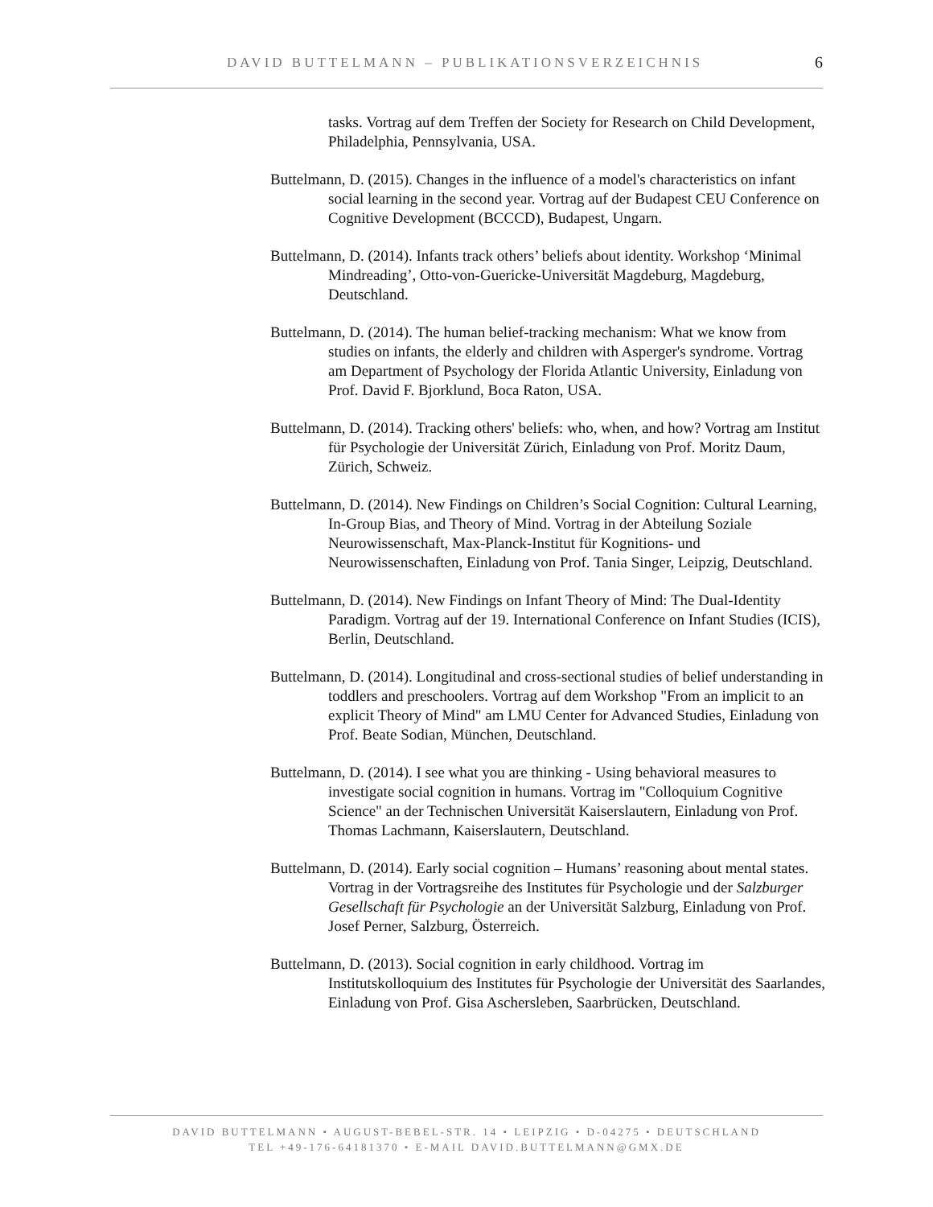DAVID BUTTELMANN – PUBLIKATIONSVERZEICHNIS 6
tasks. Vortrag auf dem Treffen der Society for Research on Child Development, Philadelphia, Pennsylvania, USA.
Buttelmann, D. (2015). Changes in the influence of a model's characteristics on infant social learning in the second year. Vortrag auf der Budapest CEU Conference on Cognitive Development (BCCCD), Budapest, Ungarn.
Buttelmann, D. (2014). Infants track others’ beliefs about identity. Workshop ‘Minimal Mindreading’, Otto-von-Guericke-Universität Magdeburg, Magdeburg, Deutschland.
Buttelmann, D. (2014). The human belief-tracking mechanism: What we know from studies on infants, the elderly and children with Asperger's syndrome. Vortrag am Department of Psychology der Florida Atlantic University, Einladung von Prof. David F. Bjorklund, Boca Raton, USA.
Buttelmann, D. (2014). Tracking others' beliefs: who, when, and how? Vortrag am Institut für Psychologie der Universität Zürich, Einladung von Prof. Moritz Daum, Zürich, Schweiz.
Buttelmann, D. (2014). New Findings on Children’s Social Cognition: Cultural Learning, In-Group Bias, and Theory of Mind. Vortrag in der Abteilung Soziale Neurowissenschaft, Max-Planck-Institut für Kognitions- und Neurowissenschaften, Einladung von Prof. Tania Singer, Leipzig, Deutschland.
Buttelmann, D. (2014). New Findings on Infant Theory of Mind: The Dual-Identity Paradigm. Vortrag auf der 19. International Conference on Infant Studies (ICIS), Berlin, Deutschland.
Buttelmann, D. (2014). Longitudinal and cross-sectional studies of belief understanding in toddlers and preschoolers. Vortrag auf dem Workshop "From an implicit to an explicit Theory of Mind" am LMU Center for Advanced Studies, Einladung von Prof. Beate Sodian, München, Deutschland.
Buttelmann, D. (2014). I see what you are thinking - Using behavioral measures to investigate social cognition in humans. Vortrag im "Colloquium Cognitive Science" an der Technischen Universität Kaiserslautern, Einladung von Prof. Thomas Lachmann, Kaiserslautern, Deutschland.
Buttelmann, D. (2014). Early social cognition – Humans’ reasoning about mental states. Vortrag in der Vortragsreihe des Institutes für Psychologie und der Salzburger Gesellschaft für Psychologie an der Universität Salzburg, Einladung von Prof. Josef Perner, Salzburg, Österreich.
Buttelmann, D. (2013). Social cognition in early childhood. Vortrag im Institutskolloquium des Institutes für Psychologie der Universität des Saarlandes, Einladung von Prof. Gisa Aschersleben, Saarbrücken, Deutschland.
DAVID BUTTELMANN • AUGUST-BEBEL-STR. 14 • LEIPZIG • D-04275 • DEUTSCHLAND
TEL +49-176-64181370 • E-MAIL DAVID.BUTTELMANN@GMX.DE